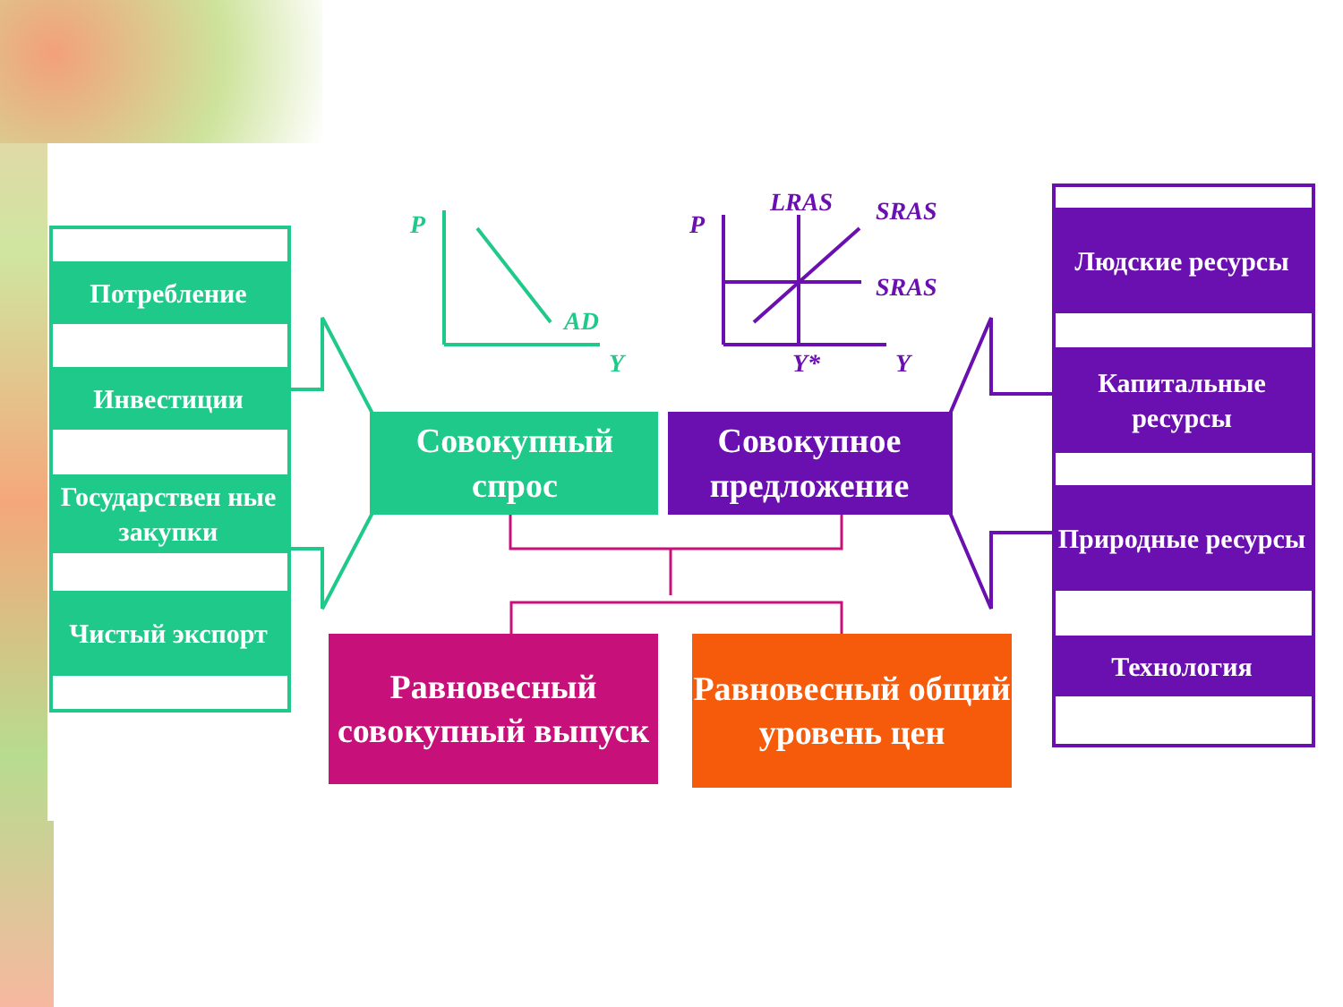P
AD
Y
P
LRAS
SRAS
SRAS
Y*
Y
Потребление
Инвестиции
Государствен ные закупки
Чистый экспорт
Совокупный спрос
Совокупное предложение
Равновесный совокупный выпуск
Равновесный общий уровень цен
Людские ресурсы
Капитальные ресурсы
Природные ресурсы
Технология